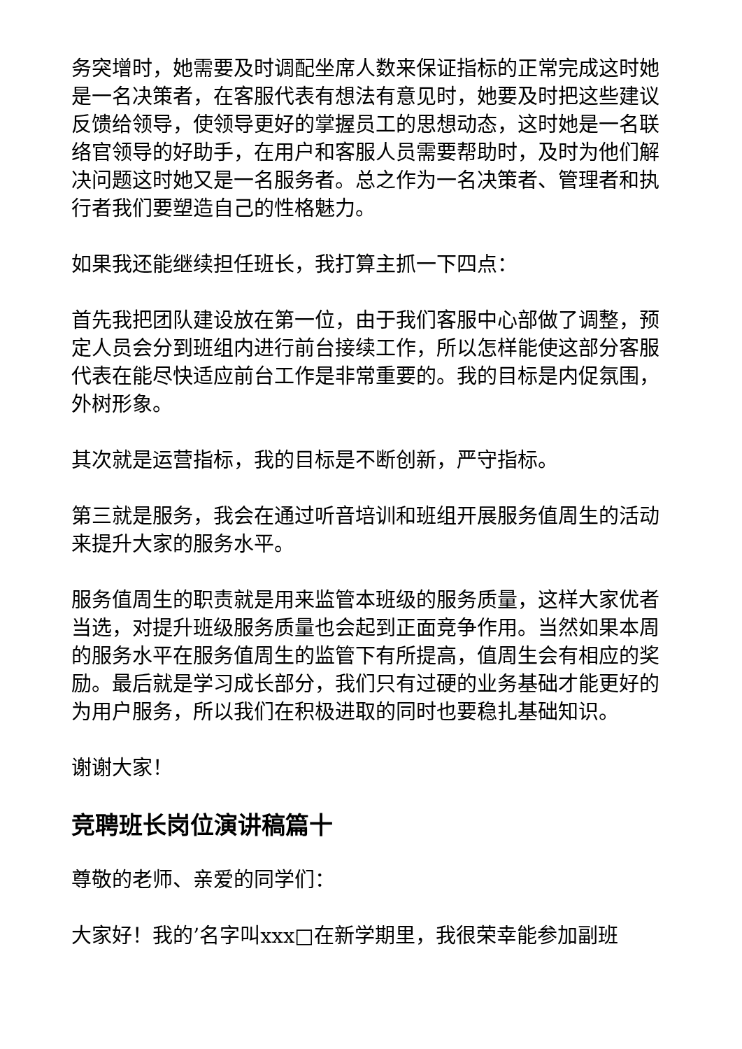务突增时，她需要及时调配坐席人数来保证指标的正常完成这时她是一名决策者，在客服代表有想法有意见时，她要及时把这些建议反馈给领导，使领导更好的掌握员工的思想动态，这时她是一名联络官领导的好助手，在用户和客服人员需要帮助时，及时为他们解决问题这时她又是一名服务者。总之作为一名决策者、管理者和执行者我们要塑造自己的性格魅力。
如果我还能继续担任班长，我打算主抓一下四点：
首先我把团队建设放在第一位，由于我们客服中心部做了调整，预定人员会分到班组内进行前台接续工作，所以怎样能使这部分客服代表在能尽快适应前台工作是非常重要的。我的目标是内促氛围，外树形象。
其次就是运营指标，我的目标是不断创新，严守指标。
第三就是服务，我会在通过听音培训和班组开展服务值周生的活动来提升大家的服务水平。
服务值周生的职责就是用来监管本班级的服务质量，这样大家优者当选，对提升班级服务质量也会起到正面竞争作用。当然如果本周的服务水平在服务值周生的监管下有所提高，值周生会有相应的奖励。最后就是学习成长部分，我们只有过硬的业务基础才能更好的为用户服务，所以我们在积极进取的同时也要稳扎基础知识。
谢谢大家！
竞聘班长岗位演讲稿篇十
尊敬的老师、亲爱的同学们：
大家好！我的’名字叫xxx□在新学期里，我很荣幸能参加副班